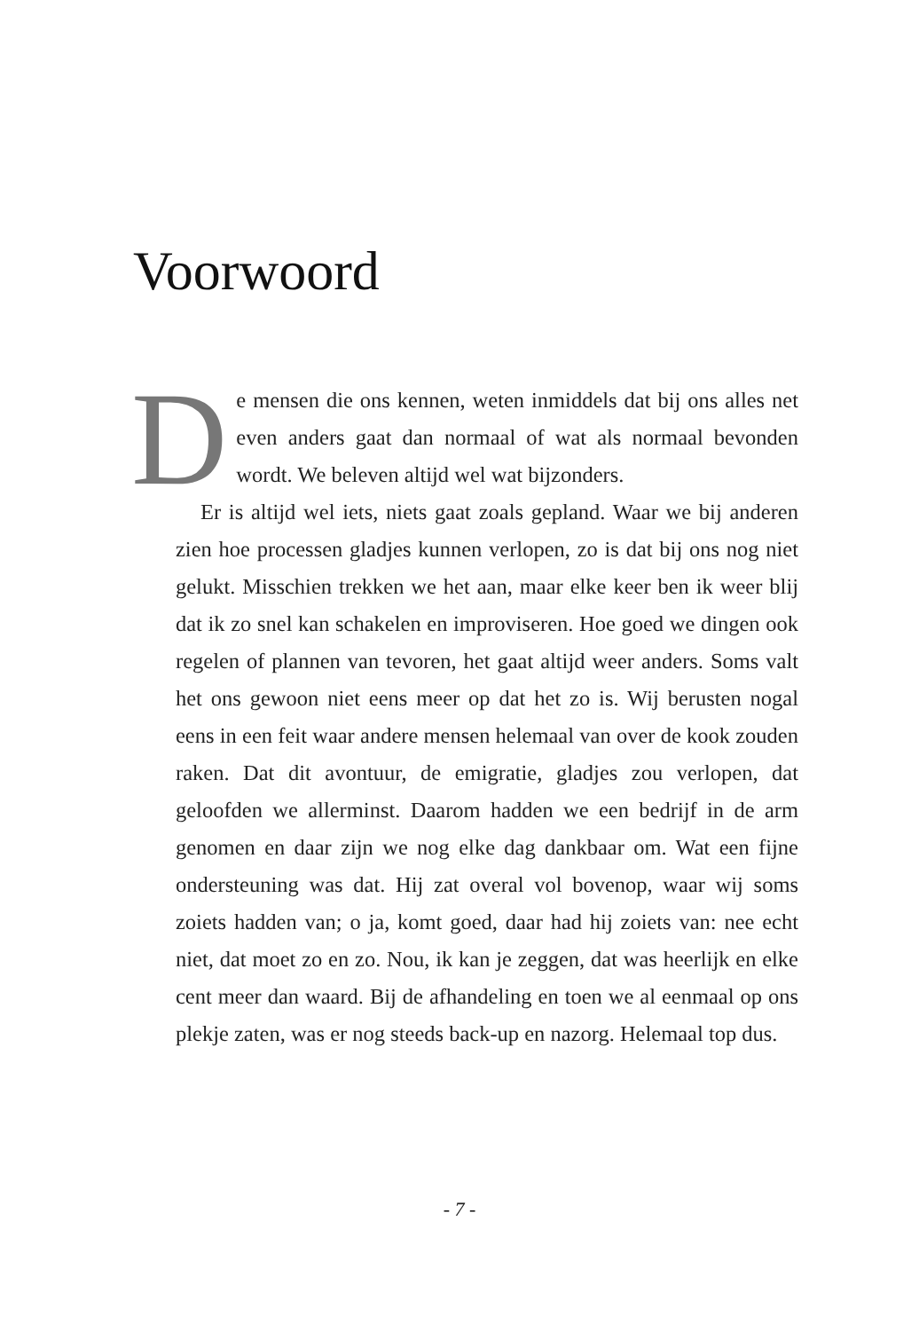Voorwoord
De mensen die ons kennen, weten inmiddels dat bij ons alles net even anders gaat dan normaal of wat als normaal bevonden wordt. We beleven altijd wel wat bijzonders.
Er is altijd wel iets, niets gaat zoals gepland. Waar we bij anderen zien hoe processen gladjes kunnen verlopen, zo is dat bij ons nog niet gelukt. Misschien trekken we het aan, maar elke keer ben ik weer blij dat ik zo snel kan schakelen en improviseren. Hoe goed we dingen ook regelen of plannen van tevoren, het gaat altijd weer anders. Soms valt het ons gewoon niet eens meer op dat het zo is. Wij berusten nogal eens in een feit waar andere mensen helemaal van over de kook zouden raken. Dat dit avontuur, de emigratie, gladjes zou verlopen, dat geloofden we allerminst. Daarom hadden we een bedrijf in de arm genomen en daar zijn we nog elke dag dankbaar om. Wat een fijne ondersteuning was dat. Hij zat overal vol bovenop, waar wij soms zoiets hadden van; o ja, komt goed, daar had hij zoiets van: nee echt niet, dat moet zo en zo. Nou, ik kan je zeggen, dat was heerlijk en elke cent meer dan waard. Bij de afhandeling en toen we al eenmaal op ons plekje zaten, was er nog steeds back-up en nazorg. Helemaal top dus.
- 7 -